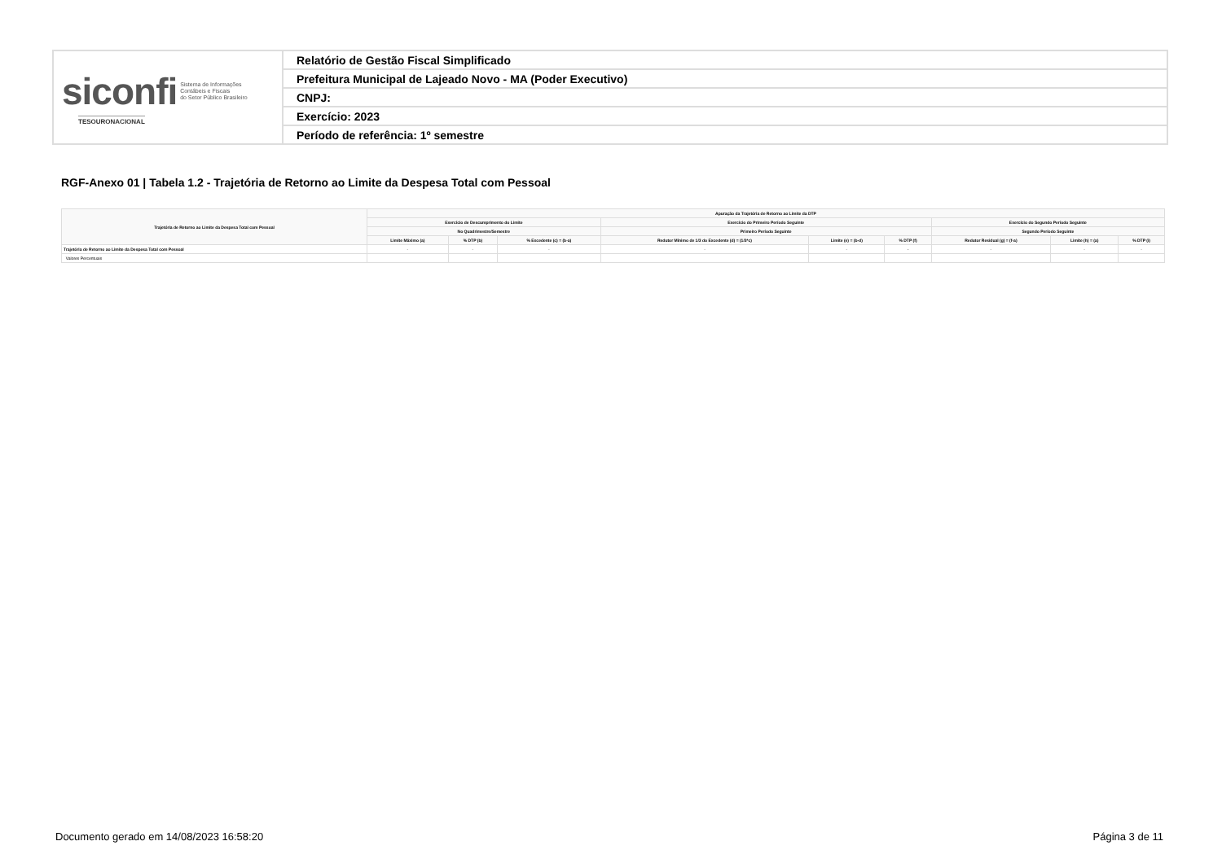| siconfi Sistema de Informações Contábeis e Fiscais do Setor Público Brasileiro TESOURONACIONAL | Relatório de Gestão Fiscal Simplificado |
| | Prefeitura Municipal de Lajeado Novo - MA (Poder Executivo) |
| | CNPJ: |
| | Exercício: 2023 |
| | Período de referência: 1º semestre |
RGF-Anexo 01 | Tabela 1.2 - Trajetória de Retorno ao Limite da Despesa Total com Pessoal
| Trajetória de Retorno ao Limite da Despesa Total com Pessoal | Apuração da Trajetória de Retorno ao Limite da DTP | | | | | | | | |
| --- | --- | --- | --- | --- | --- | --- | --- | --- | --- |
| | Exercício de Descumprimento do Limite | | | Exercício do Primeiro Período Seguinte | | | Exercício do Segundo Período Seguinte | | |
| | No Quadrimestre/Semestre | | | Primeiro Período Seguinte | | | Segundo Período Seguinte | | |
| | Limite Máximo (a) | % DTP (b) | % Excedente (c) = (b-a) | Redutor Mínimo de 1/3 do Excedente (d) = (1/3*c) | Limite (e) = (b-d) | % DTP (f) | Redutor Residual (g) = (f-a) | Limite (h) = (a) | % DTP (i) |
| Trajetória de Retorno ao Limite da Despesa Total com Pessoal | - | - | - | - | - | - | - | - | - |
| Valores Percentuais | | | | | | | | | |
Documento gerado em 14/08/2023 16:58:20
Página 3 de 11